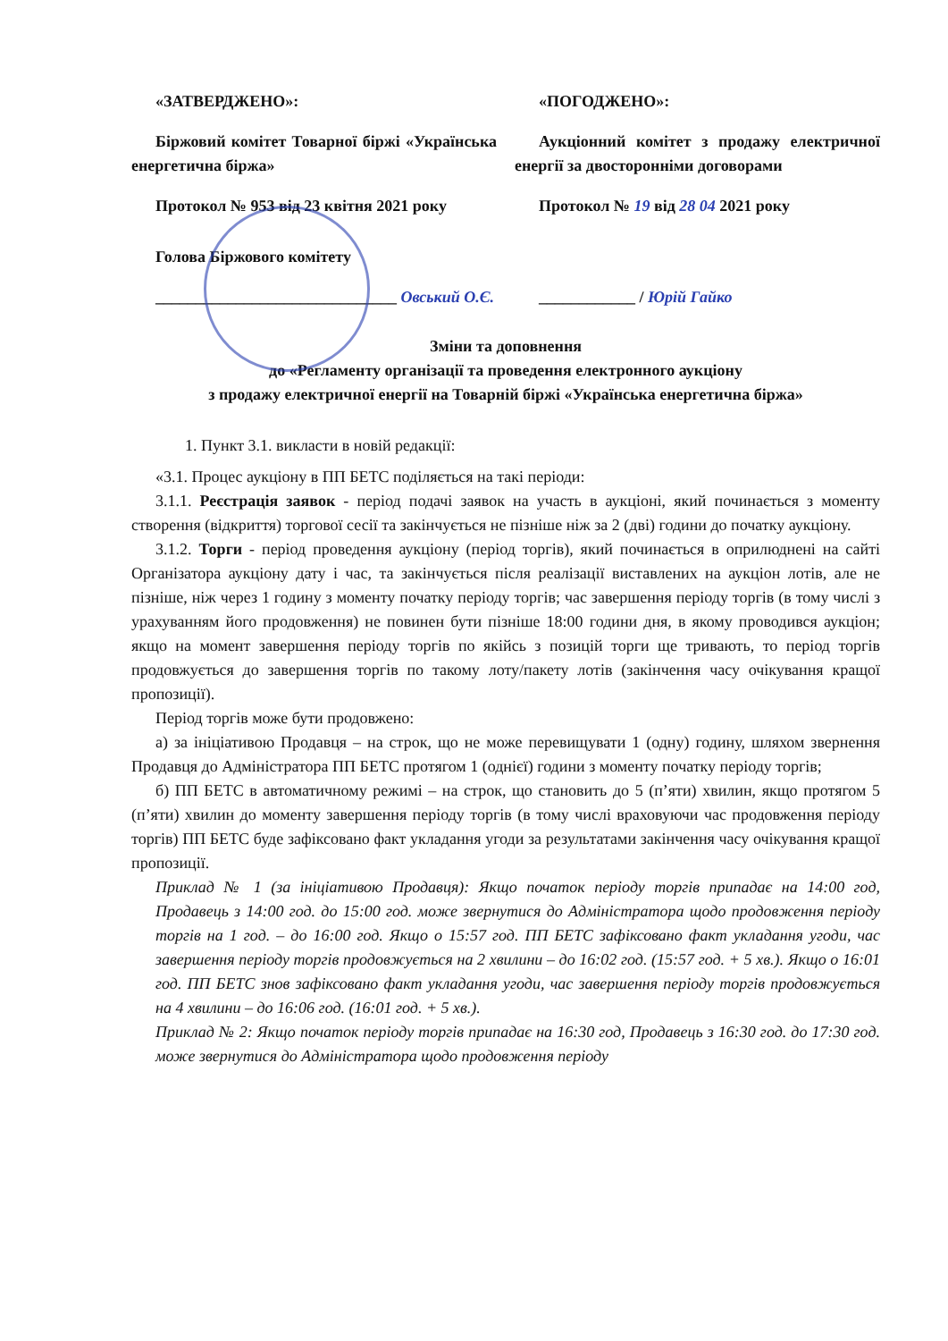«ЗАТВЕРДЖЕНО»:
Біржовий комітет Товарної біржі «Українська енергетична біржа»
Протокол № 953 від 23 квітня 2021 року
Голова Біржового комітету
______________________________ Овський О.Є.
«ПОГОДЖЕНО»:
Аукціонний комітет з продажу електричної енергії за двосторонніми договорами
Протокол № 19 від 28 04 2021 року
____________ / Юрій Гайко
Зміни та доповнення
до «Регламенту організації та проведення електронного аукціону
з продажу електричної енергії на Товарній біржі «Українська енергетична біржа»
1. Пункт 3.1. викласти в новій редакції:
«3.1. Процес аукціону в ПП БЕТС поділяється на такі періоди:
3.1.1. Реєстрація заявок - період подачі заявок на участь в аукціоні, який починається з моменту створення (відкриття) торгової сесії та закінчується не пізніше ніж за 2 (дві) години до початку аукціону.
3.1.2. Торги - період проведення аукціону (період торгів), який починається в оприлюднені на сайті Організатора аукціону дату і час, та закінчується після реалізації виставлених на аукціон лотів, але не пізніше, ніж через 1 годину з моменту початку періоду торгів; час завершення періоду торгів (в тому числі з урахуванням його продовження) не повинен бути пізніше 18:00 години дня, в якому проводився аукціон; якщо на момент завершення періоду торгів по якійсь з позицій торги ще тривають, то період торгів продовжується до завершення торгів по такому лоту/пакету лотів (закінчення часу очікування кращої пропозиції).
Період торгів може бути продовжено:
а) за ініціативою Продавця – на строк, що не може перевищувати 1 (одну) годину, шляхом звернення Продавця до Адміністратора ПП БЕТС протягом 1 (однієї) години з моменту початку періоду торгів;
б) ПП БЕТС в автоматичному режимі – на строк, що становить до 5 (п’яти) хвилин, якщо протягом 5 (п’яти) хвилин до моменту завершення періоду торгів (в тому числі враховуючи час продовження періоду торгів) ПП БЕТС буде зафіксовано факт укладання угоди за результатами закінчення часу очікування кращої пропозиції.
Приклад № 1 (за ініціативою Продавця): Якщо початок періоду торгів припадає на 14:00 год, Продавець з 14:00 год. до 15:00 год. може звернутися до Адміністратора щодо продовження періоду торгів на 1 год. – до 16:00 год. Якщо о 15:57 год. ПП БЕТС зафіксовано факт укладання угоди, час завершення періоду торгів продовжується на 2 хвилини – до 16:02 год. (15:57 год. + 5 хв.). Якщо о 16:01 год. ПП БЕТС знов зафіксовано факт укладання угоди, час завершення періоду торгів продовжується на 4 хвилини – до 16:06 год. (16:01 год. + 5 хв.).
Приклад № 2: Якщо початок періоду торгів припадає на 16:30 год, Продавець з 16:30 год. до 17:30 год. може звернутися до Адміністратора щодо продовження періоду